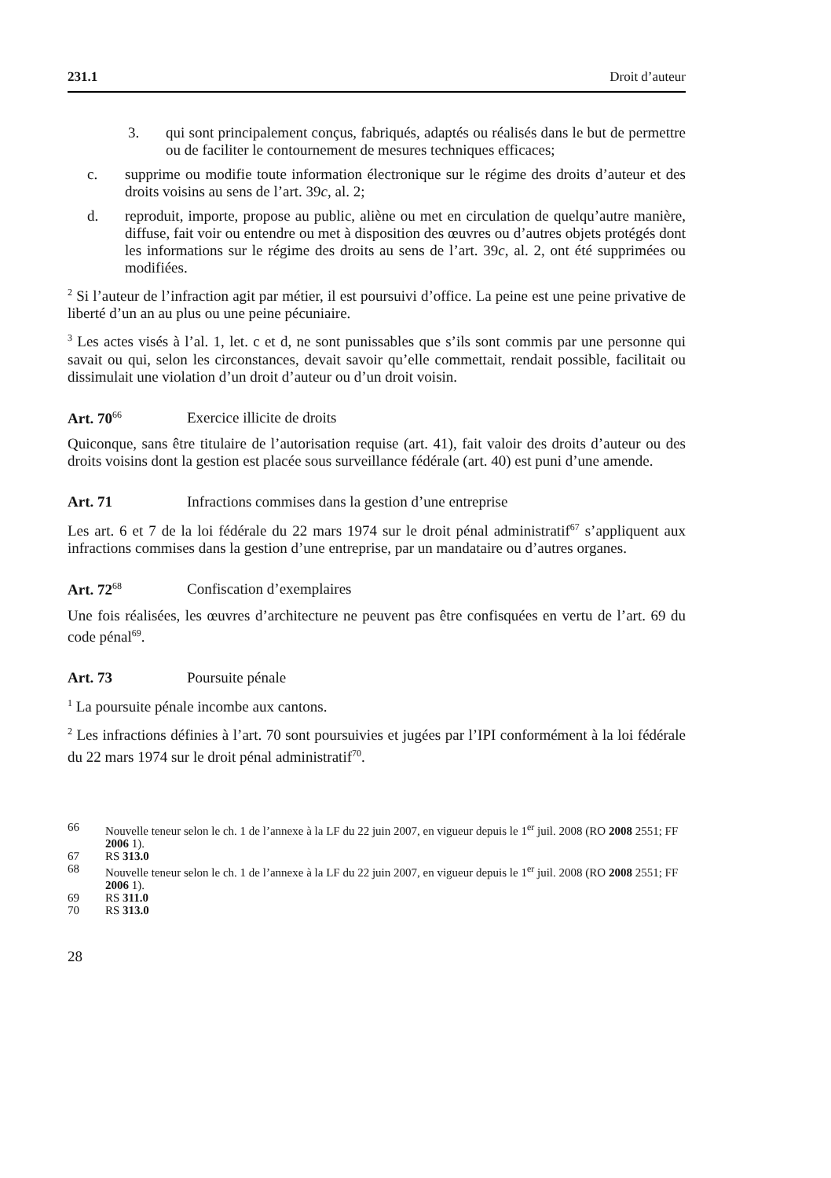231.1 Droit d’auteur
3. qui sont principalement conçus, fabriqués, adaptés ou réalisés dans le but de permettre ou de faciliter le contournement de mesures techniques efficaces;
c. supprime ou modifie toute information électronique sur le régime des droits d’auteur et des droits voisins au sens de l’art. 39c, al. 2;
d. reproduit, importe, propose au public, aliène ou met en circulation de quelqu’autre manière, diffuse, fait voir ou entendre ou met à disposition des œuvres ou d’autres objets protégés dont les informations sur le régime des droits au sens de l’art. 39c, al. 2, ont été supprimées ou modifiées.
<sup>2</sup> Si l’auteur de l’infraction agit par métier, il est poursuivi d’office. La peine est une peine privative de liberté d’un an au plus ou une peine pécuniaire.
<sup>3</sup> Les actes visés à l’al. 1, let. c et d, ne sont punissables que s’ils sont commis par une personne qui savait ou qui, selon les circonstances, devait savoir qu’elle commettait, rendait possible, facilitait ou dissimulait une violation d’un droit d’auteur ou d’un droit voisin.
Art. 70<sup>66</sup> Exercice illicite de droits
Quiconque, sans être titulaire de l’autorisation requise (art. 41), fait valoir des droits d’auteur ou des droits voisins dont la gestion est placée sous surveillance fédérale (art. 40) est puni d’une amende.
Art. 71 Infractions commises dans la gestion d’une entreprise
Les art. 6 et 7 de la loi fédérale du 22 mars 1974 sur le droit pénal administratif<sup>67</sup> s’appliquent aux infractions commises dans la gestion d’une entreprise, par un mandataire ou d’autres organes.
Art. 72<sup>68</sup> Confiscation d’exemplaires
Une fois réalisées, les œuvres d’architecture ne peuvent pas être confisquées en vertu de l’art. 69 du code pénal<sup>69</sup>.
Art. 73 Poursuite pénale
<sup>1</sup> La poursuite pénale incombe aux cantons.
<sup>2</sup> Les infractions définies à l’art. 70 sont poursuivies et jugées par l’IPI conformément à la loi fédérale du 22 mars 1974 sur le droit pénal administratif<sup>70</sup>.
66 Nouvelle teneur selon le ch. 1 de l’annexe à la LF du 22 juin 2007, en vigueur depuis le 1<sup>er</sup> juil. 2008 (RO 2008 2551; FF 2006 1).
67 RS 313.0
68 Nouvelle teneur selon le ch. 1 de l’annexe à la LF du 22 juin 2007, en vigueur depuis le 1<sup>er</sup> juil. 2008 (RO 2008 2551; FF 2006 1).
69 RS 311.0
70 RS 313.0
28